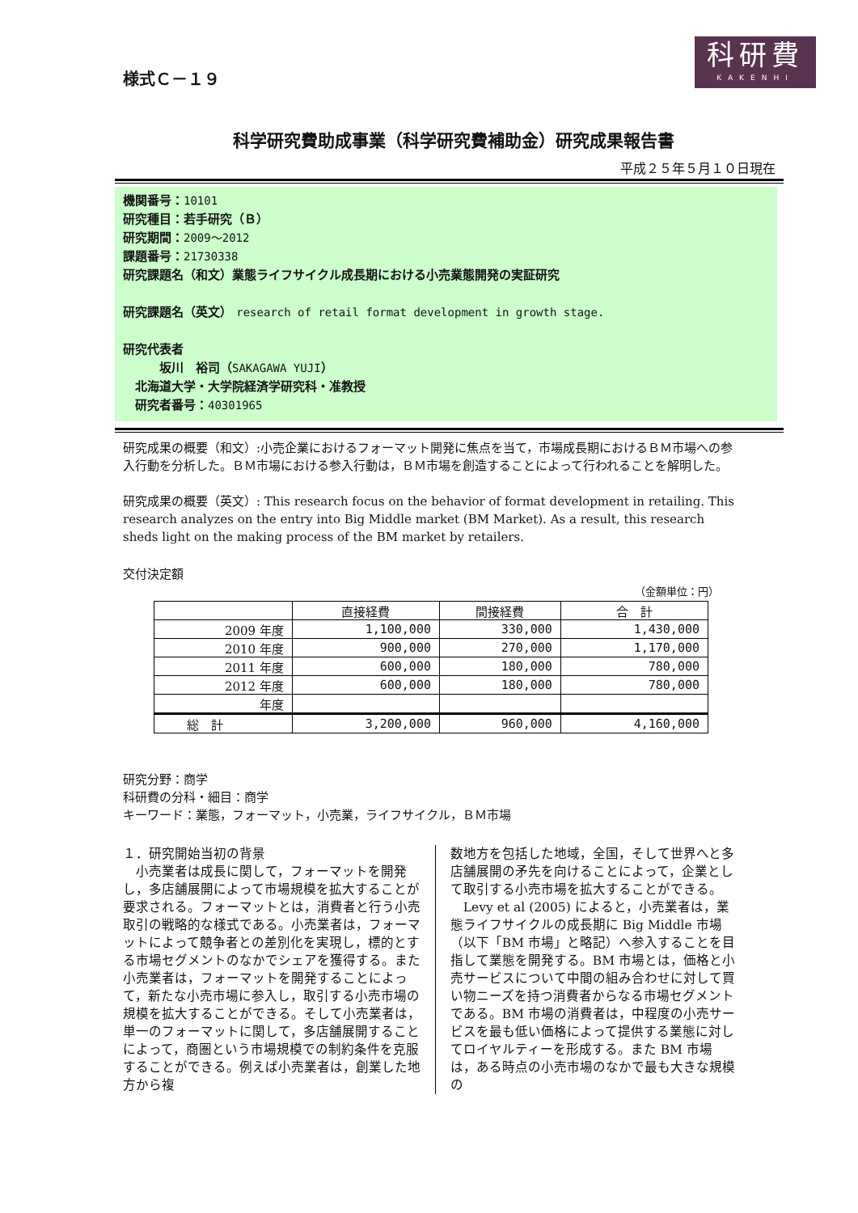科研費
KAKENHI
様式Ｃ－１９
科学研究費助成事業（科学研究費補助金）研究成果報告書
平成２５年５月１０日現在
機関番号：10101
研究種目：若手研究（Ｂ）
研究期間：2009～2012
課題番号：21730338
研究課題名（和文）業態ライフサイクル成長期における小売業態開発の実証研究
研究課題名（英文） research of retail format development in growth stage.
研究代表者
   坂川　裕司（SAKAGAWA YUJI）
 北海道大学・大学院経済学研究科・准教授
 研究者番号：40301965
研究成果の概要（和文）:小売企業におけるフォーマット開発に焦点を当て，市場成長期におけるＢＭ市場への参入行動を分析した。ＢＭ市場における参入行動は，ＢＭ市場を創造することによって行われることを解明した。
研究成果の概要（英文）: This research focus on the behavior of format development in retailing. This research analyzes on the entry into Big Middle market (BM Market). As a result, this research sheds light on the making process of the BM market by retailers.
交付決定額
（金額単位：円）
| | 直接経費 | 間接経費 | 合 計 |
| --- | --- | --- | --- |
| 2009 年度 | 1,100,000 | 330,000 | 1,430,000 |
| 2010 年度 | 900,000 | 270,000 | 1,170,000 |
| 2011 年度 | 600,000 | 180,000 | 780,000 |
| 2012 年度 | 600,000 | 180,000 | 780,000 |
| 年度 | | | |
| 総 計 | 3,200,000 | 960,000 | 4,160,000 |
研究分野：商学
科研費の分科・細目：商学
キーワード：業態，フォーマット，小売業，ライフサイクル，ＢＭ市場
１．研究開始当初の背景
　小売業者は成長に関して，フォーマットを開発し，多店舗展開によって市場規模を拡大することが要求される。フォーマットとは，消費者と行う小売取引の戦略的な様式である。小売業者は，フォーマットによって競争者との差別化を実現し，標的とする市場セグメントのなかでシェアを獲得する。また小売業者は，フォーマットを開発することによって，新たな小売市場に参入し，取引する小売市場の規模を拡大することができる。そして小売業者は，単一のフォーマットに関して，多店舗展開することによって，商圏という市場規模での制約条件を克服することができる。例えば小売業者は，創業した地方から複
数地方を包括した地域，全国，そして世界へと多店舗展開の矛先を向けることによって，企業として取引する小売市場を拡大することができる。
　Levy et al (2005) によると，小売業者は，業態ライフサイクルの成長期に Big Middle 市場（以下「BM 市場」と略記）へ参入することを目指して業態を開発する。BM 市場とは，価格と小売サービスについて中間の組み合わせに対して買い物ニーズを持つ消費者からなる市場セグメントである。BM 市場の消費者は，中程度の小売サービスを最も低い価格によって提供する業態に対してロイヤルティーを形成する。また BM 市場は，ある時点の小売市場のなかで最も大きな規模の